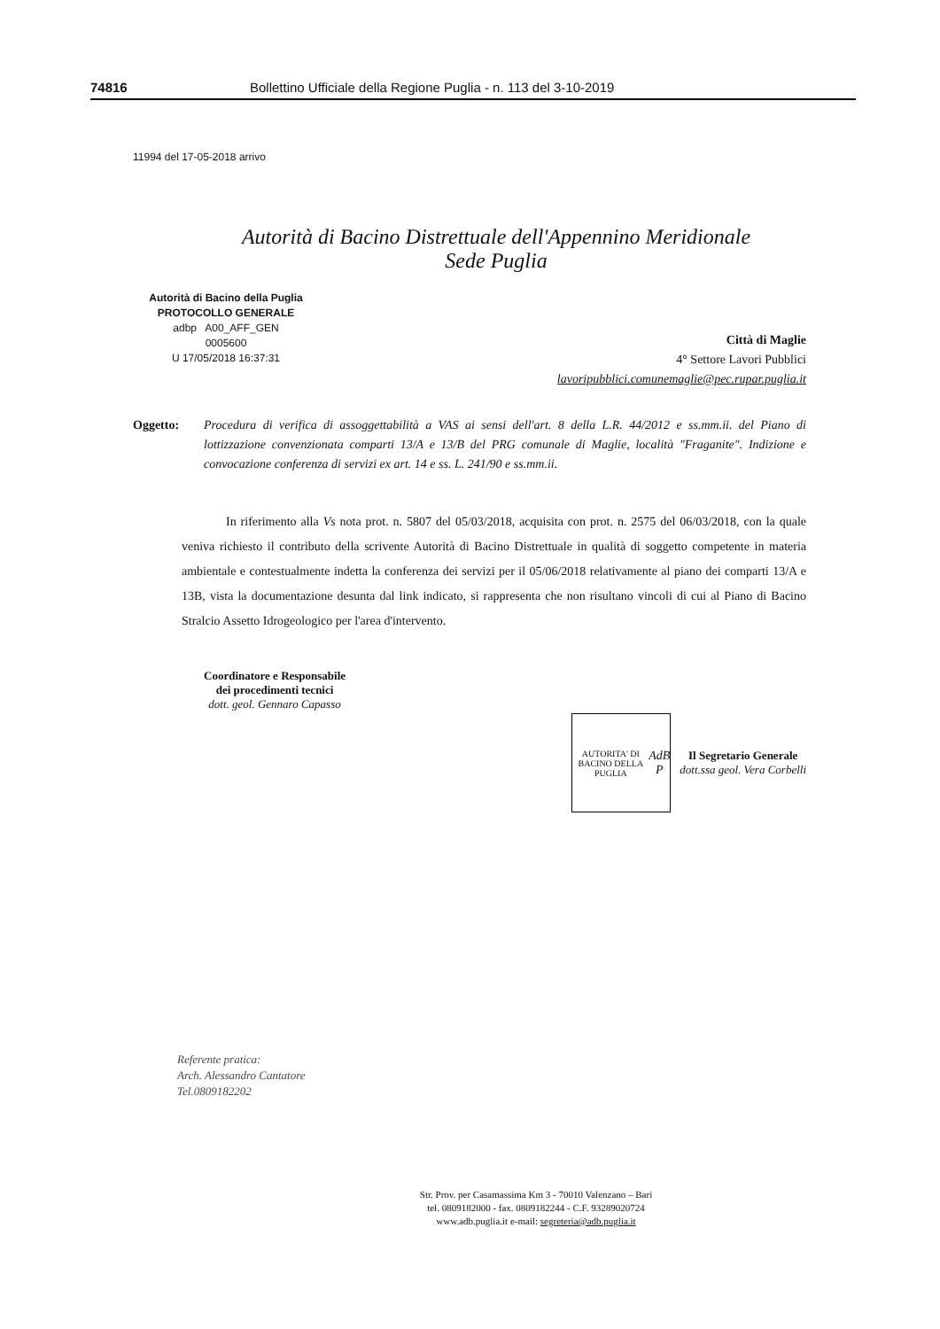74816 Bollettino Ufficiale della Regione Puglia - n. 113 del 3-10-2019
11994 del 17-05-2018 arrivo
Autorità di Bacino Distrettuale dell'Appennino Meridionale
Sede Puglia
Autorità di Bacino della Puglia
PROTOCOLLO GENERALE
adbp A00_AFF_GEN
0005600
U 17/05/2018 16:37:31
Città di Maglie
4° Settore Lavori Pubblici
lavoripubblici.comunemaglie@pec.rupar.puglia.it
Oggetto: Procedura di verifica di assoggettabilità a VAS ai sensi dell'art. 8 della L.R. 44/2012 e ss.mm.ii. del Piano di lottizzazione convenzionata comparti 13/A e 13/B del PRG comunale di Maglie, località "Fraganite". Indizione e convocazione conferenza di servizi ex art. 14 e ss. L. 241/90 e ss.mm.ii.
In riferimento alla Vs nota prot. n. 5807 del 05/03/2018, acquisita con prot. n. 2575 del 06/03/2018, con la quale veniva richiesto il contributo della scrivente Autorità di Bacino Distrettuale in qualità di soggetto competente in materia ambientale e contestualmente indetta la conferenza dei servizi per il 05/06/2018 relativamente al piano dei comparti 13/A e 13B, vista la documentazione desunta dal link indicato, si rappresenta che non risultano vincoli di cui al Piano di Bacino Stralcio Assetto Idrogeologico per l'area d'intervento.
Coordinatore e Responsabile
dei procedimenti tecnici
dott. geol. Gennaro Capasso
AUTORITA' DI BACINO DELLA PUGLIA
AdB P
Il Segretario Generale
dott.ssa geol. Vera Corbelli
Referente pratica:
Arch. Alessandro Cantatore
Tel.0809182202
Str. Prov. per Casamassima Km 3 - 70010 Valenzano – Bari
tel. 0809182000 - fax. 0809182244 - C.F. 93289020724
www.adb.puglia.it e-mail: segreteria@adb.puglia.it